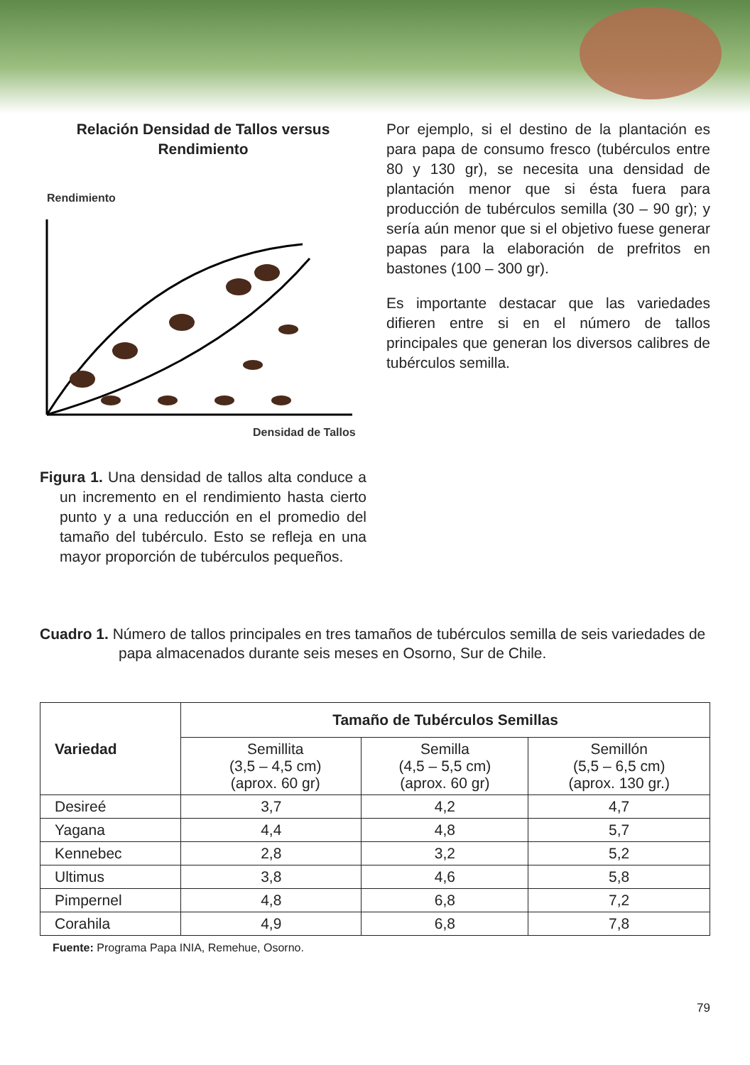Relación Densidad de Tallos versus Rendimiento
Rendimiento
Densidad de Tallos
Figura 1. Una densidad de tallos alta conduce a un incremento en el rendimiento hasta cierto punto y a una reducción en el promedio del tamaño del tubérculo. Esto se refleja en una mayor proporción de tubérculos pequeños.
Por ejemplo, si el destino de la plantación es para papa de consumo fresco (tubérculos entre 80 y 130 gr), se necesita una densidad de plantación menor que si ésta fuera para producción de tubérculos semilla (30 – 90 gr); y sería aún menor que si el objetivo fuese generar papas para la elaboración de prefritos en bastones (100 – 300 gr).
Es importante destacar que las variedades difieren entre si en el número de tallos principales que generan los diversos calibres de tubérculos semilla.
Cuadro 1. Número de tallos principales en tres tamaños de tubérculos semilla de seis variedades de papa almacenados durante seis meses en Osorno, Sur de Chile.
| Variedad | Tamaño de Tubérculos Semillas | | |
| --- | --- | --- | --- |
| | Semillita (3,5 – 4,5 cm) (aprox. 60 gr) | Semilla (4,5 – 5,5 cm) (aprox. 60 gr) | Semillón (5,5 – 6,5 cm) (aprox. 130 gr.) |
| Desireé | 3,7 | 4,2 | 4,7 |
| Yagana | 4,4 | 4,8 | 5,7 |
| Kennebec | 2,8 | 3,2 | 5,2 |
| Ultimus | 3,8 | 4,6 | 5,8 |
| Pimpernel | 4,8 | 6,8 | 7,2 |
| Corahila | 4,9 | 6,8 | 7,8 |
Fuente: Programa Papa INIA, Remehue, Osorno.
79